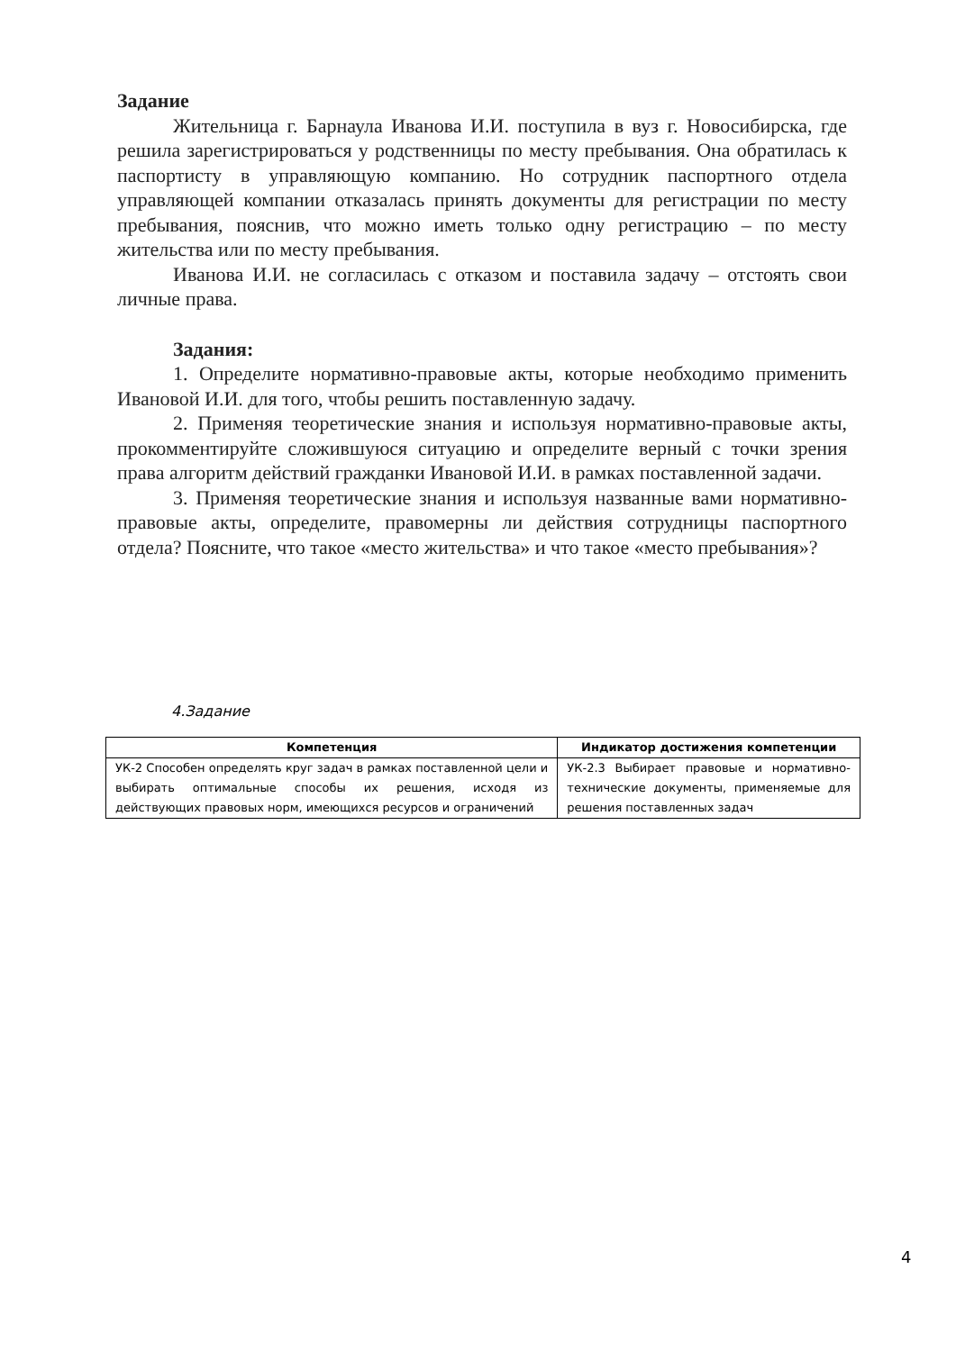Задание
Жительница г. Барнаула Иванова И.И. поступила в вуз г. Новосибирска, где решила зарегистрироваться у родственницы по месту пребывания. Она обратилась к паспортисту в управляющую компанию. Но сотрудник паспортного отдела управляющей компании отказалась принять документы для регистрации по месту пребывания, пояснив, что можно иметь только одну регистрацию – по месту жительства или по месту пребывания.
Иванова И.И. не согласилась с отказом и поставила задачу – отстоять свои личные права.
Задания:
1. Определите нормативно-правовые акты, которые необходимо применить Ивановой И.И. для того, чтобы решить поставленную задачу.
2. Применяя теоретические знания и используя нормативно-правовые акты, прокомментируйте сложившуюся ситуацию и определите верный с точки зрения права алгоритм действий гражданки Ивановой И.И. в рамках поставленной задачи.
3. Применяя теоретические знания и используя названные вами нормативно-правовые акты, определите, правомерны ли действия сотрудницы паспортного отдела? Поясните, что такое «место жительства» и что такое «место пребывания»?
4.Задание
| Компетенция | Индикатор достижения компетенции |
| --- | --- |
| УК-2 Способен определять круг задач в рамках поставленной цели и выбирать оптимальные способы их решения, исходя из действующих правовых норм, имеющихся ресурсов и ограничений | УК-2.3 Выбирает правовые и нормативно-технические документы, применяемые для решения поставленных задач |
4